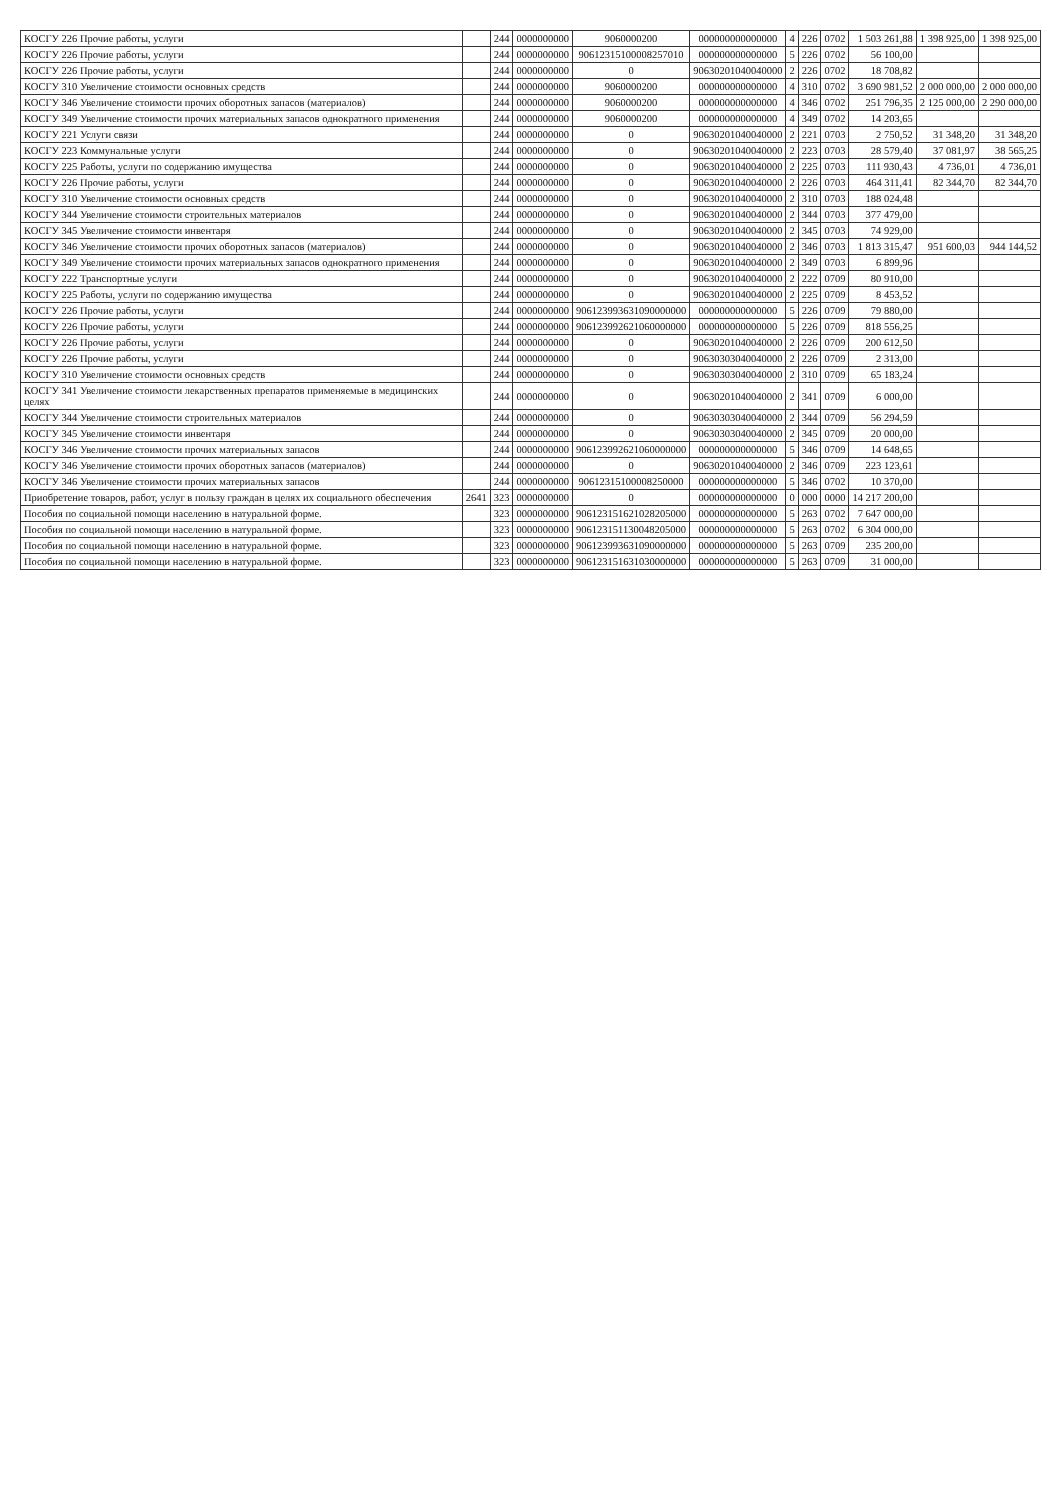| КОСГУ 226 Прочие работы, услуги | | 244 | 0000000000 | 9060000200 | 000000000000000 | 4 | 226 | 0702 | 1 503 261,88 | 1 398 925,00 | 1 398 925,00 |
| КОСГУ 226 Прочие работы, услуги | | 244 | 0000000000 | 90612315100008257010 | 000000000000000 | 5 | 226 | 0702 | 56 100,00 | | |
| КОСГУ 226 Прочие работы, услуги | | 244 | 0000000000 | 0 | 90630201040040000 | 2 | 226 | 0702 | 18 708,82 | | |
| КОСГУ 310 Увеличение стоимости основных средств | | 244 | 0000000000 | 9060000200 | 000000000000000 | 4 | 310 | 0702 | 3 690 981,52 | 2 000 000,00 | 2 000 000,00 |
| КОСГУ 346 Увеличение стоимости прочих оборотных запасов (материалов) | | 244 | 0000000000 | 9060000200 | 000000000000000 | 4 | 346 | 0702 | 251 796,35 | 2 125 000,00 | 2 290 000,00 |
| КОСГУ 349 Увеличение стоимости прочих материальных запасов однократного применения | | 244 | 0000000000 | 9060000200 | 000000000000000 | 4 | 349 | 0702 | 14 203,65 | | |
| КОСГУ 221 Услуги связи | | 244 | 0000000000 | 0 | 90630201040040000 | 2 | 221 | 0703 | 2 750,52 | 31 348,20 | 31 348,20 |
| КОСГУ 223 Коммунальные услуги | | 244 | 0000000000 | 0 | 90630201040040000 | 2 | 223 | 0703 | 28 579,40 | 37 081,97 | 38 565,25 |
| КОСГУ 225 Работы, услуги по содержанию имущества | | 244 | 0000000000 | 0 | 90630201040040000 | 2 | 225 | 0703 | 111 930,43 | 4 736,01 | 4 736,01 |
| КОСГУ 226 Прочие работы, услуги | | 244 | 0000000000 | 0 | 90630201040040000 | 2 | 226 | 0703 | 464 311,41 | 82 344,70 | 82 344,70 |
| КОСГУ 310 Увеличение стоимости основных средств | | 244 | 0000000000 | 0 | 90630201040040000 | 2 | 310 | 0703 | 188 024,48 | | |
| КОСГУ 344 Увеличение стоимости строительных материалов | | 244 | 0000000000 | 0 | 90630201040040000 | 2 | 344 | 0703 | 377 479,00 | | |
| КОСГУ 345 Увеличение стоимости инвентаря | | 244 | 0000000000 | 0 | 90630201040040000 | 2 | 345 | 0703 | 74 929,00 | | |
| КОСГУ 346 Увеличение стоимости прочих оборотных запасов (материалов) | | 244 | 0000000000 | 0 | 90630201040040000 | 2 | 346 | 0703 | 1 813 315,47 | 951 600,03 | 944 144,52 |
| КОСГУ 349 Увеличение стоимости прочих материальных запасов однократного применения | | 244 | 0000000000 | 0 | 90630201040040000 | 2 | 349 | 0703 | 6 899,96 | | |
| КОСГУ 222 Транспортные услуги | | 244 | 0000000000 | 0 | 90630201040040000 | 2 | 222 | 0709 | 80 910,00 | | |
| КОСГУ 225 Работы, услуги по содержанию имущества | | 244 | 0000000000 | 0 | 90630201040040000 | 2 | 225 | 0709 | 8 453,52 | | |
| КОСГУ 226 Прочие работы, услуги | | 244 | 0000000000 | 906123993631090000000 | 000000000000000 | 5 | 226 | 0709 | 79 880,00 | | |
| КОСГУ 226 Прочие работы, услуги | | 244 | 0000000000 | 906123992621060000000 | 000000000000000 | 5 | 226 | 0709 | 818 556,25 | | |
| КОСГУ 226 Прочие работы, услуги | | 244 | 0000000000 | 0 | 90630201040040000 | 2 | 226 | 0709 | 200 612,50 | | |
| КОСГУ 226 Прочие работы, услуги | | 244 | 0000000000 | 0 | 90630303040040000 | 2 | 226 | 0709 | 2 313,00 | | |
| КОСГУ 310 Увеличение стоимости основных средств | | 244 | 0000000000 | 0 | 90630303040040000 | 2 | 310 | 0709 | 65 183,24 | | |
| КОСГУ 341 Увеличение стоимости лекарственных препаратов применяемые в медицинских целях | | 244 | 0000000000 | 0 | 90630201040040000 | 2 | 341 | 0709 | 6 000,00 | | |
| КОСГУ 344 Увеличение стоимости строительных материалов | | 244 | 0000000000 | 0 | 90630303040040000 | 2 | 344 | 0709 | 56 294,59 | | |
| КОСГУ 345 Увеличение стоимости инвентаря | | 244 | 0000000000 | 0 | 90630303040040000 | 2 | 345 | 0709 | 20 000,00 | | |
| КОСГУ 346 Увеличение стоимости прочих материальных запасов | | 244 | 0000000000 | 906123992621060000000 | 000000000000000 | 5 | 346 | 0709 | 14 648,65 | | |
| КОСГУ 346 Увеличение стоимости прочих оборотных запасов (материалов) | | 244 | 0000000000 | 0 | 90630201040040000 | 2 | 346 | 0709 | 223 123,61 | | |
| КОСГУ 346 Увеличение стоимости прочих материальных запасов | | 244 | 0000000000 | 90612315100008250000 | 000000000000000 | 5 | 346 | 0702 | 10 370,00 | | |
| Приобретение товаров, работ, услуг в пользу граждан в целях их социального обеспечения | 2641 | 323 | 0000000000 | 0 | 000000000000000 | 0 | 000 | 0000 | 14 217 200,00 | | |
| Пособия по социальной помощи населению в натуральной форме. | | 323 | 0000000000 | 906123151621028205000 | 000000000000000 | 5 | 263 | 0702 | 7 647 000,00 | | |
| Пособия по социальной помощи населению в натуральной форме. | | 323 | 0000000000 | 906123151130048205000 | 000000000000000 | 5 | 263 | 0702 | 6 304 000,00 | | |
| Пособия по социальной помощи населению в натуральной форме. | | 323 | 0000000000 | 906123993631090000000 | 000000000000000 | 5 | 263 | 0709 | 235 200,00 | | |
| Пособия по социальной помощи населению в натуральной форме. | | 323 | 0000000000 | 906123151631030000000 | 000000000000000 | 5 | 263 | 0709 | 31 000,00 | | |